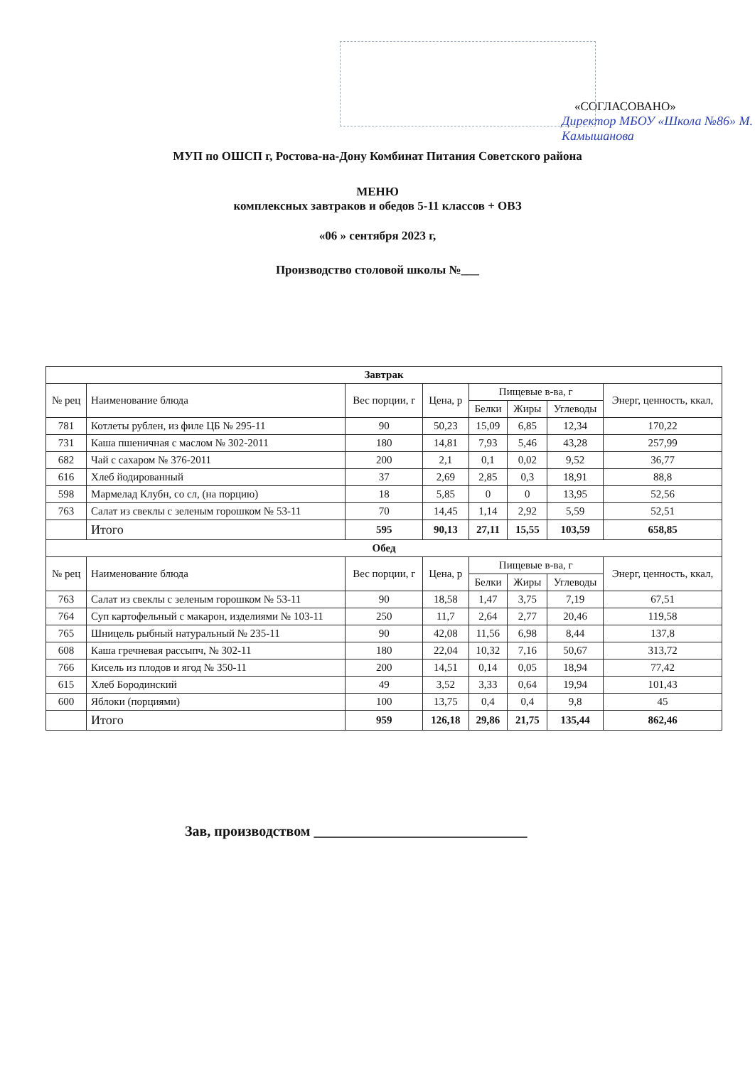«СОГЛАСОВАНО»
Директор МБОУ «Школа №86» М. Камышанова
МУП по ОШСП г, Ростова-на-Дону Комбинат Питания Советского района
МЕНЮ
комплексных завтраков и обедов 5-11 классов + ОВЗ
«06 » сентября 2023 г,
Производство столовой школы №___
| Завтрак | | | | | | | |
| --- | --- | --- | --- | --- | --- | --- | --- |
| № рец | Наименование блюда | Вес порции, г | Цена, р | Пищевые в-ва, г | | | Энерг, ценность, ккал, |
| | | | | Белки | Жиры | Углеводы | |
| 781 | Котлеты рублен, из филе ЦБ № 295-11 | 90 | 50,23 | 15,09 | 6,85 | 12,34 | 170,22 |
| 731 | Каша пшеничная с маслом № 302-2011 | 180 | 14,81 | 7,93 | 5,46 | 43,28 | 257,99 |
| 682 | Чай с сахаром № 376-2011 | 200 | 2,1 | 0,1 | 0,02 | 9,52 | 36,77 |
| 616 | Хлеб йодированный | 37 | 2,69 | 2,85 | 0,3 | 18,91 | 88,8 |
| 598 | Мармелад Клубн, со сл, (на порцию) | 18 | 5,85 | 0 | 0 | 13,95 | 52,56 |
| 763 | Салат из свеклы с зеленым горошком № 53-11 | 70 | 14,45 | 1,14 | 2,92 | 5,59 | 52,51 |
| | Итого | 595 | 90,13 | 27,11 | 15,55 | 103,59 | 658,85 |
| Обед | | | | | | | |
| № рец | Наименование блюда | Вес порции, г | Цена, р | Пищевые в-ва, г | | | Энерг, ценность, ккал, |
| | | | | Белки | Жиры | Углеводы | |
| 763 | Салат из свеклы с зеленым горошком № 53-11 | 90 | 18,58 | 1,47 | 3,75 | 7,19 | 67,51 |
| 764 | Суп картофельный с макарон, изделиями № 103-11 | 250 | 11,7 | 2,64 | 2,77 | 20,46 | 119,58 |
| 765 | Шницель рыбный натуральный № 235-11 | 90 | 42,08 | 11,56 | 6,98 | 8,44 | 137,8 |
| 608 | Каша гречневая рассыпч, № 302-11 | 180 | 22,04 | 10,32 | 7,16 | 50,67 | 313,72 |
| 766 | Кисель из плодов и ягод № 350-11 | 200 | 14,51 | 0,14 | 0,05 | 18,94 | 77,42 |
| 615 | Хлеб Бородинский | 49 | 3,52 | 3,33 | 0,64 | 19,94 | 101,43 |
| 600 | Яблоки (порциями) | 100 | 13,75 | 0,4 | 0,4 | 9,8 | 45 |
| | Итого | 959 | 126,18 | 29,86 | 21,75 | 135,44 | 862,46 |
Зав, производством ______________________________